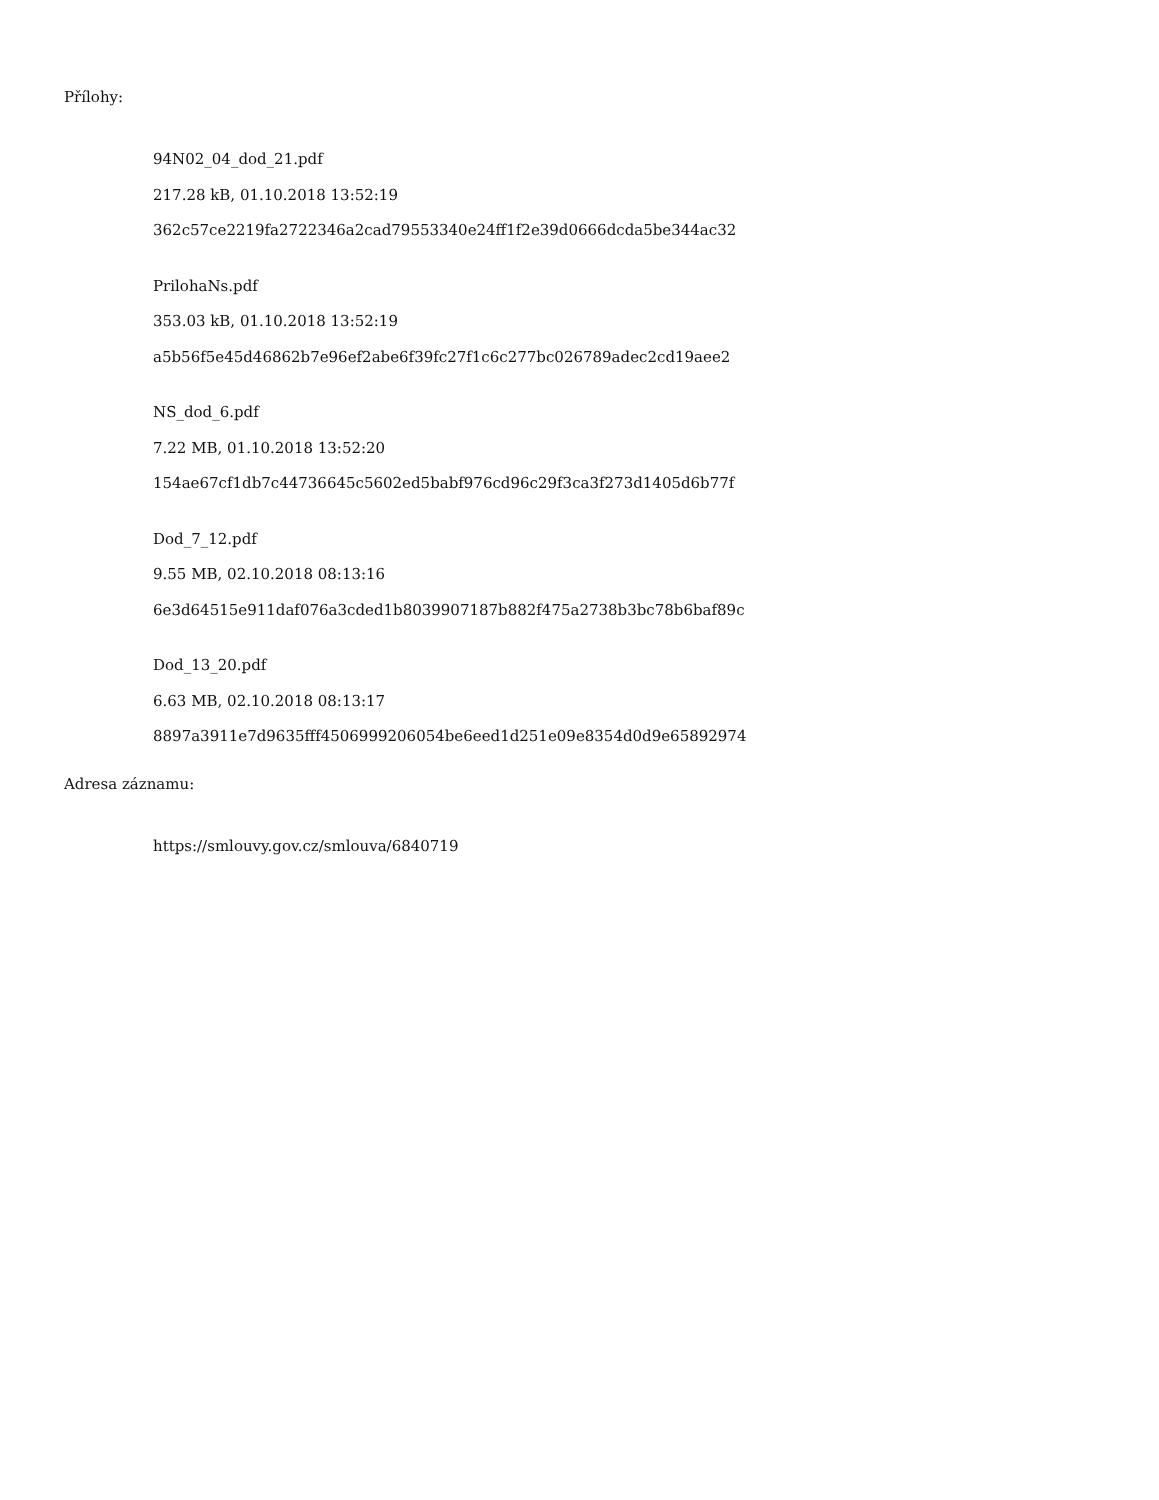Přílohy:
94N02_04_dod_21.pdf
217.28 kB, 01.10.2018 13:52:19
362c57ce2219fa2722346a2cad79553340e24ff1f2e39d0666dcda5be344ac32
PrilohaNs.pdf
353.03 kB, 01.10.2018 13:52:19
a5b56f5e45d46862b7e96ef2abe6f39fc27f1c6c277bc026789adec2cd19aee2
NS_dod_6.pdf
7.22 MB, 01.10.2018 13:52:20
154ae67cf1db7c44736645c5602ed5babf976cd96c29f3ca3f273d1405d6b77f
Dod_7_12.pdf
9.55 MB, 02.10.2018 08:13:16
6e3d64515e911daf076a3cded1b8039907187b882f475a2738b3bc78b6baf89c
Dod_13_20.pdf
6.63 MB, 02.10.2018 08:13:17
8897a3911e7d9635fff4506999206054be6eed1d251e09e8354d0d9e65892974
Adresa záznamu:
https://smlouvy.gov.cz/smlouva/6840719